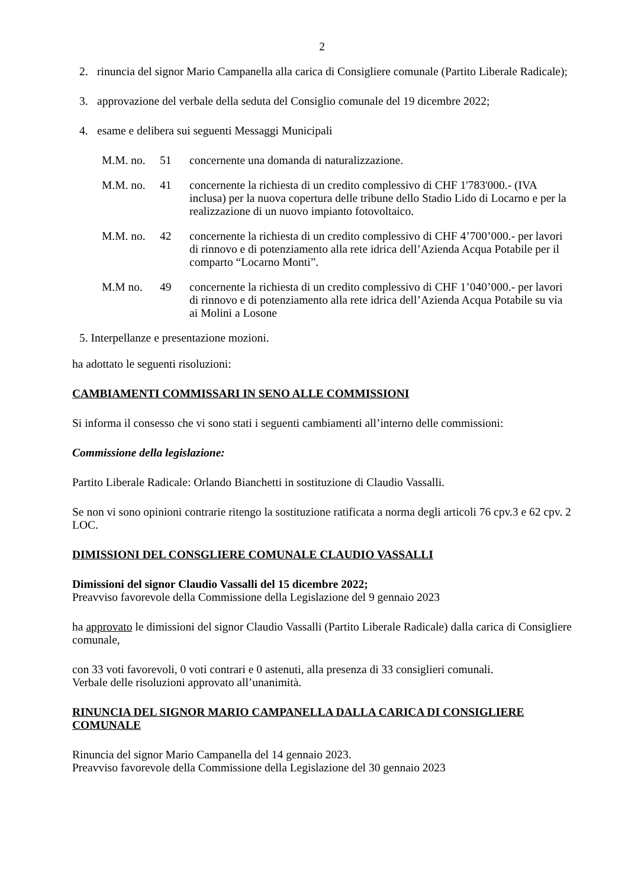2
2. rinuncia del signor Mario Campanella alla carica di Consigliere comunale (Partito Liberale Radicale);
3. approvazione del verbale della seduta del Consiglio comunale del 19 dicembre 2022;
4. esame e delibera sui seguenti Messaggi Municipali
M.M. no. 51 concernente una domanda di naturalizzazione.
M.M. no. 41 concernente la richiesta di un credito complessivo di CHF 1'783'000.- (IVA inclusa) per la nuova copertura delle tribune dello Stadio Lido di Locarno e per la realizzazione di un nuovo impianto fotovoltaico.
M.M. no. 42 concernente la richiesta di un credito complessivo di CHF 4’700’000.- per lavori di rinnovo e di potenziamento alla rete idrica dell’Azienda Acqua Potabile per il comparto “Locarno Monti”.
M.M no. 49 concernente la richiesta di un credito complessivo di CHF 1’040’000.- per lavori di rinnovo e di potenziamento alla rete idrica dell’Azienda Acqua Potabile su via ai Molini a Losone
5. Interpellanze e presentazione mozioni.
ha adottato le seguenti risoluzioni:
CAMBIAMENTI COMMISSARI IN SENO ALLE COMMISSIONI
Si informa il consesso che vi sono stati i seguenti cambiamenti all’interno delle commissioni:
Commissione della legislazione:
Partito Liberale Radicale: Orlando Bianchetti in sostituzione di Claudio Vassalli.
Se non vi sono opinioni contrarie ritengo la sostituzione ratificata a norma degli articoli 76 cpv.3 e 62 cpv. 2 LOC.
DIMISSIONI DEL CONSGLIERE COMUNALE CLAUDIO VASSALLI
Dimissioni del signor Claudio Vassalli del 15 dicembre 2022;
Preavviso favorevole della Commissione della Legislazione del 9 gennaio 2023
ha approvato le dimissioni del signor Claudio Vassalli (Partito Liberale Radicale) dalla carica di Consigliere comunale,
con 33 voti favorevoli, 0 voti contrari e 0 astenuti, alla presenza di 33 consiglieri comunali.
Verbale delle risoluzioni approvato all’unanimità.
RINUNCIA DEL SIGNOR MARIO CAMPANELLA DALLA CARICA DI CONSIGLIERE COMUNALE
Rinuncia del signor Mario Campanella del 14 gennaio 2023.
Preavviso favorevole della Commissione della Legislazione del 30 gennaio 2023